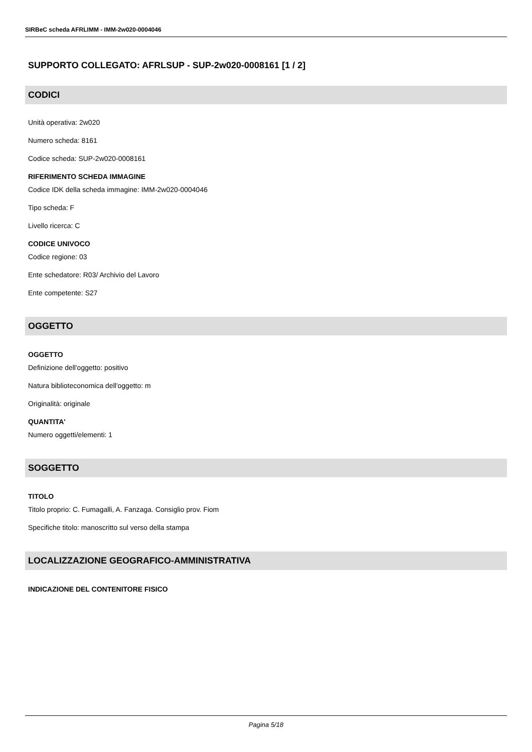SIRBeC scheda AFRLIMM - IMM-2w020-0004046
SUPPORTO COLLEGATO: AFRLSUP - SUP-2w020-0008161 [1 / 2]
CODICI
Unità operativa: 2w020
Numero scheda: 8161
Codice scheda: SUP-2w020-0008161
RIFERIMENTO SCHEDA IMMAGINE
Codice IDK della scheda immagine: IMM-2w020-0004046
Tipo scheda: F
Livello ricerca: C
CODICE UNIVOCO
Codice regione: 03
Ente schedatore: R03/ Archivio del Lavoro
Ente competente: S27
OGGETTO
OGGETTO
Definizione dell'oggetto: positivo
Natura biblioteconomica dell'oggetto: m
Originalità: originale
QUANTITA'
Numero oggetti/elementi: 1
SOGGETTO
TITOLO
Titolo proprio: C. Fumagalli, A. Fanzaga. Consiglio prov. Fiom
Specifiche titolo: manoscritto sul verso della stampa
LOCALIZZAZIONE GEOGRAFICO-AMMINISTRATIVA
INDICAZIONE DEL CONTENITORE FISICO
Pagina 5/18